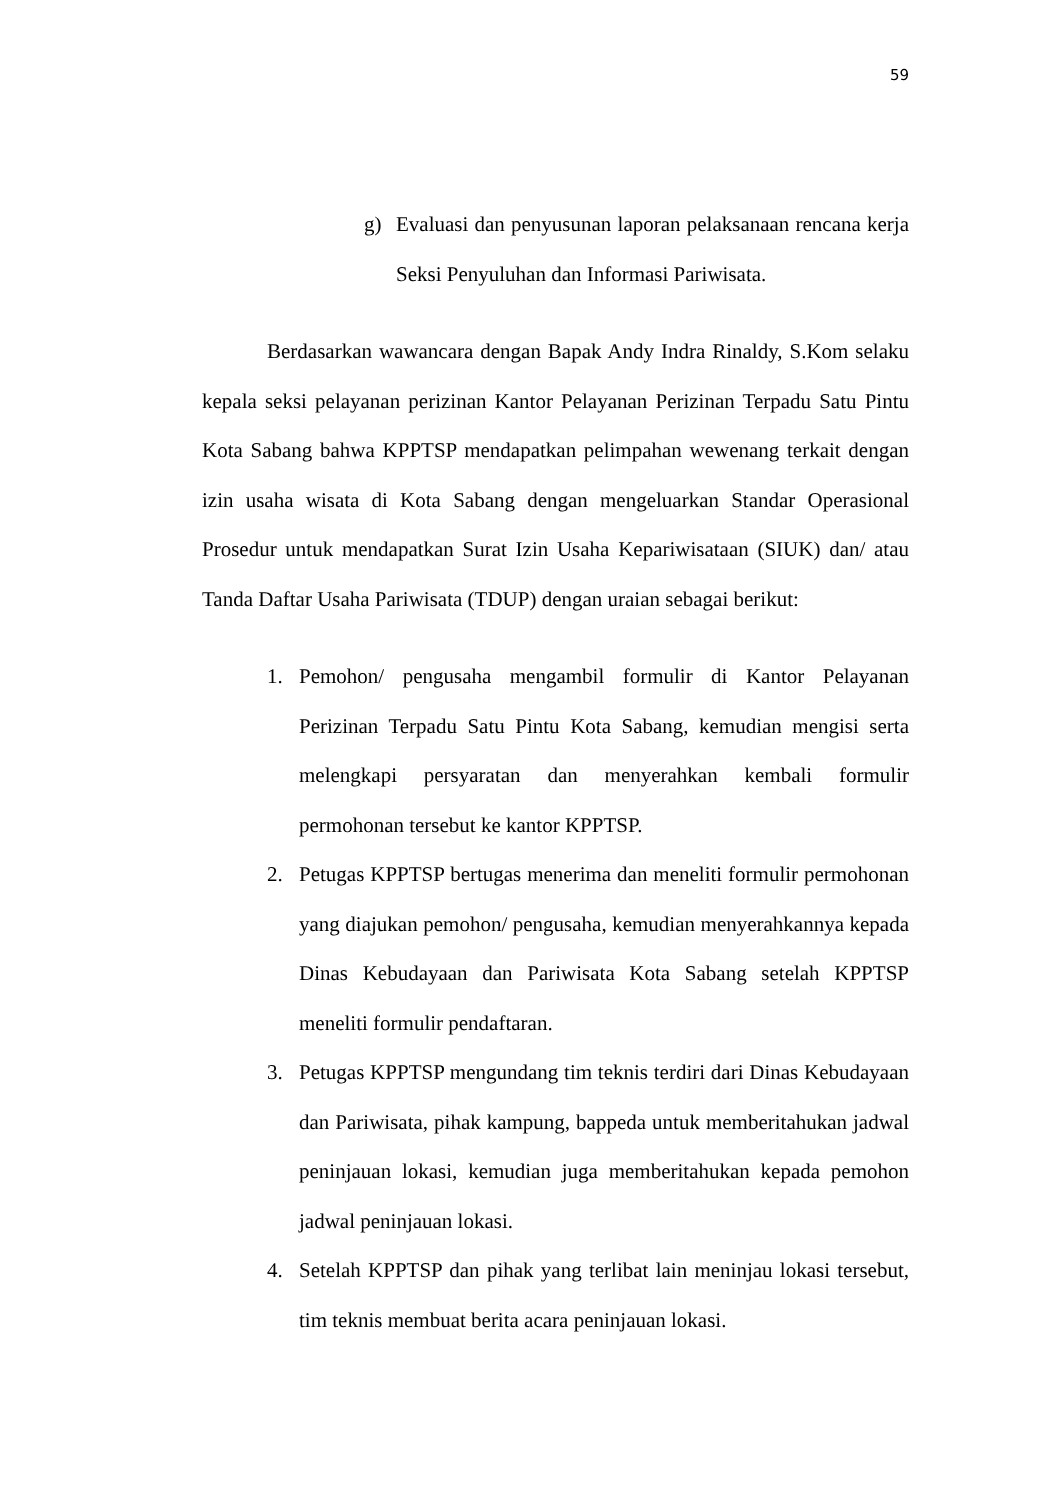59
g) Evaluasi dan penyusunan laporan pelaksanaan rencana kerja Seksi Penyuluhan dan Informasi Pariwisata.
Berdasarkan wawancara dengan Bapak Andy Indra Rinaldy, S.Kom selaku kepala seksi pelayanan perizinan Kantor Pelayanan Perizinan Terpadu Satu Pintu Kota Sabang bahwa KPPTSP mendapatkan pelimpahan wewenang terkait dengan izin usaha wisata di Kota Sabang dengan mengeluarkan Standar Operasional Prosedur untuk mendapatkan Surat Izin Usaha Kepariwisataan (SIUK) dan/ atau Tanda Daftar Usaha Pariwisata (TDUP) dengan uraian sebagai berikut:
1. Pemohon/ pengusaha mengambil formulir di Kantor Pelayanan Perizinan Terpadu Satu Pintu Kota Sabang, kemudian mengisi serta melengkapi persyaratan dan menyerahkan kembali formulir permohonan tersebut ke kantor KPPTSP.
2. Petugas KPPTSP bertugas menerima dan meneliti formulir permohonan yang diajukan pemohon/ pengusaha, kemudian menyerahkannya kepada Dinas Kebudayaan dan Pariwisata Kota Sabang setelah KPPTSP meneliti formulir pendaftaran.
3. Petugas KPPTSP mengundang tim teknis terdiri dari Dinas Kebudayaan dan Pariwisata, pihak kampung, bappeda untuk memberitahukan jadwal peninjauan lokasi, kemudian juga memberitahukan kepada pemohon jadwal peninjauan lokasi.
4. Setelah KPPTSP dan pihak yang terlibat lain meninjau lokasi tersebut, tim teknis membuat berita acara peninjauan lokasi.